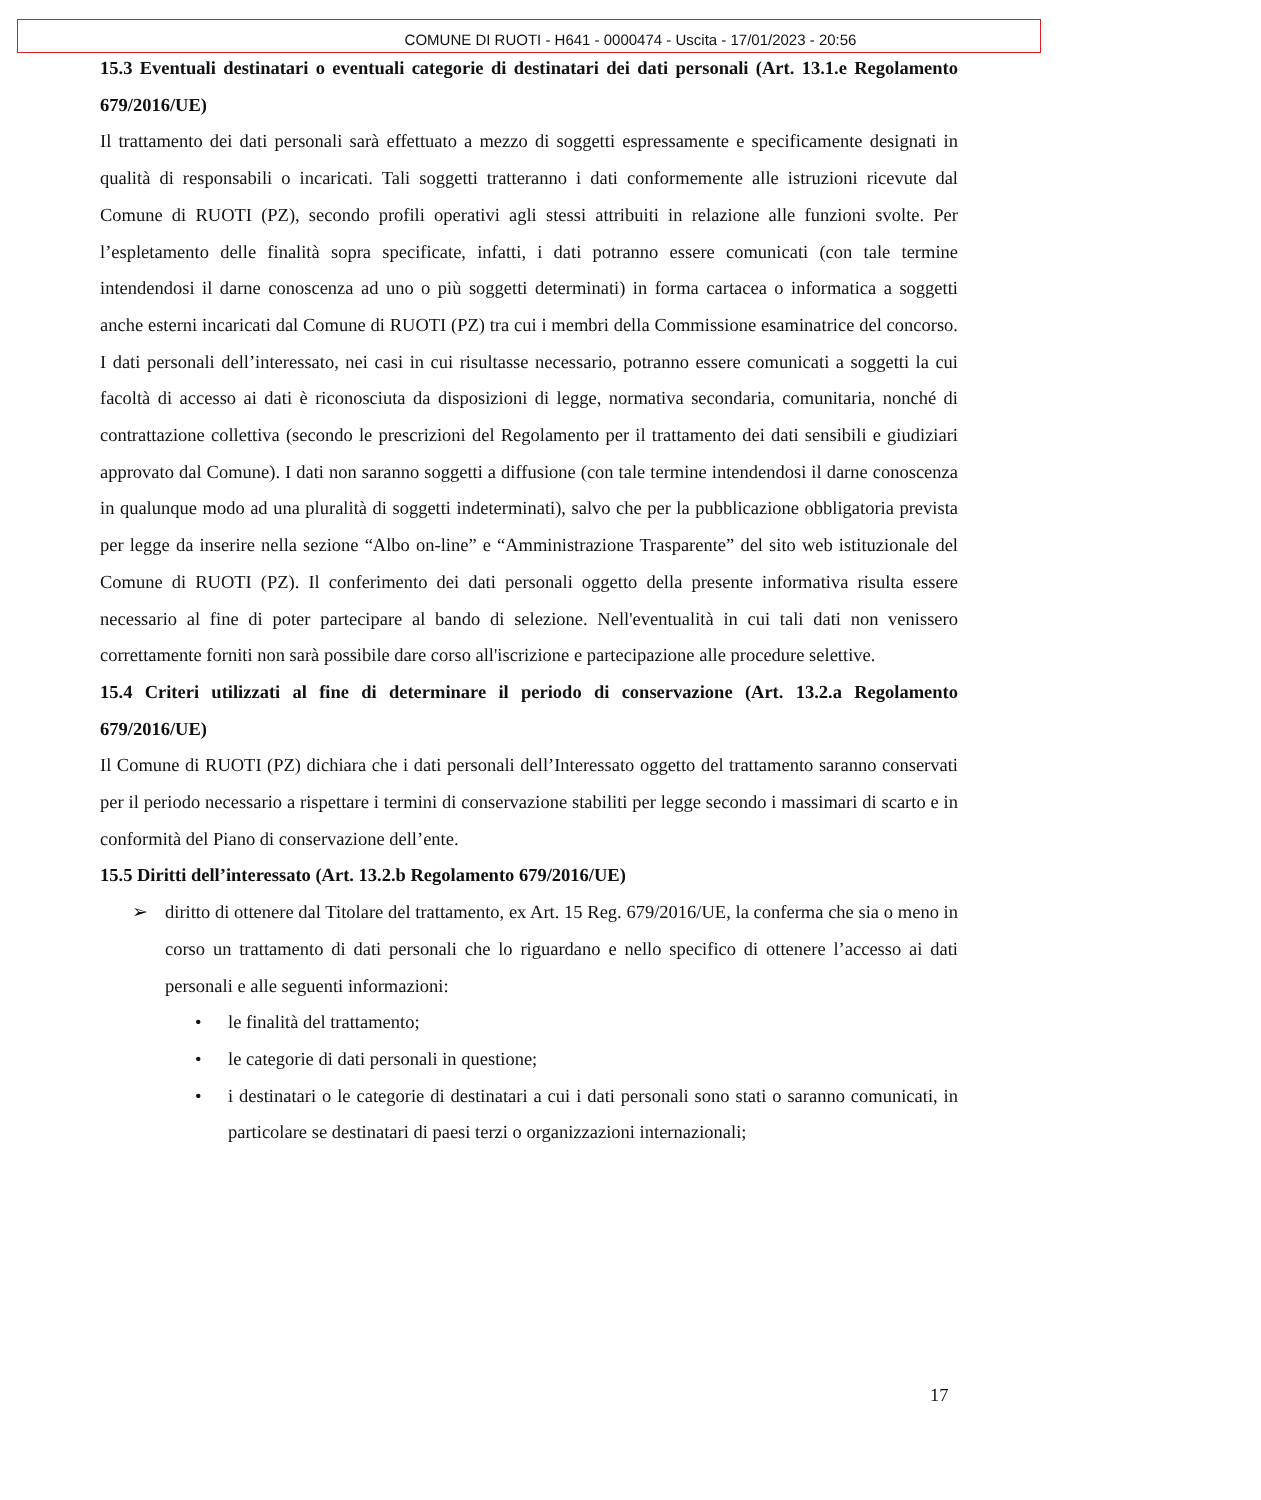COMUNE DI RUOTI - H641 - 0000474 - Uscita - 17/01/2023 - 20:56
15.3 Eventuali destinatari o eventuali categorie di destinatari dei dati personali (Art. 13.1.e Regolamento 679/2016/UE)
Il trattamento dei dati personali sarà effettuato a mezzo di soggetti espressamente e specificamente designati in qualità di responsabili o incaricati. Tali soggetti tratteranno i dati conformemente alle istruzioni ricevute dal Comune di RUOTI (PZ), secondo profili operativi agli stessi attribuiti in relazione alle funzioni svolte. Per l’espletamento delle finalità sopra specificate, infatti, i dati potranno essere comunicati (con tale termine intendendosi il darne conoscenza ad uno o più soggetti determinati) in forma cartacea o informatica a soggetti anche esterni incaricati dal Comune di RUOTI (PZ) tra cui i membri della Commissione esaminatrice del concorso. I dati personali dell’interessato, nei casi in cui risultasse necessario, potranno essere comunicati a soggetti la cui facoltà di accesso ai dati è riconosciuta da disposizioni di legge, normativa secondaria, comunitaria, nonché di contrattazione collettiva (secondo le prescrizioni del Regolamento per il trattamento dei dati sensibili e giudiziari approvato dal Comune). I dati non saranno soggetti a diffusione (con tale termine intendendosi il darne conoscenza in qualunque modo ad una pluralità di soggetti indeterminati), salvo che per la pubblicazione obbligatoria prevista per legge da inserire nella sezione “Albo on-line” e “Amministrazione Trasparente” del sito web istituzionale del Comune di RUOTI (PZ). Il conferimento dei dati personali oggetto della presente informativa risulta essere necessario al fine di poter partecipare al bando di selezione. Nell'eventualità in cui tali dati non venissero correttamente forniti non sarà possibile dare corso all'iscrizione e partecipazione alle procedure selettive.
15.4 Criteri utilizzati al fine di determinare il periodo di conservazione (Art. 13.2.a Regolamento 679/2016/UE)
Il Comune di RUOTI (PZ) dichiara che i dati personali dell’Interessato oggetto del trattamento saranno conservati per il periodo necessario a rispettare i termini di conservazione stabiliti per legge secondo i massimari di scarto e in conformità del Piano di conservazione dell’ente.
15.5 Diritti dell’interessato (Art. 13.2.b Regolamento 679/2016/UE)
➢ diritto di ottenere dal Titolare del trattamento, ex Art. 15 Reg. 679/2016/UE, la conferma che sia o meno in corso un trattamento di dati personali che lo riguardano e nello specifico di ottenere l’accesso ai dati personali e alle seguenti informazioni:
• le finalità del trattamento;
• le categorie di dati personali in questione;
• i destinatari o le categorie di destinatari a cui i dati personali sono stati o saranno comunicati, in particolare se destinatari di paesi terzi o organizzazioni internazionali;
17